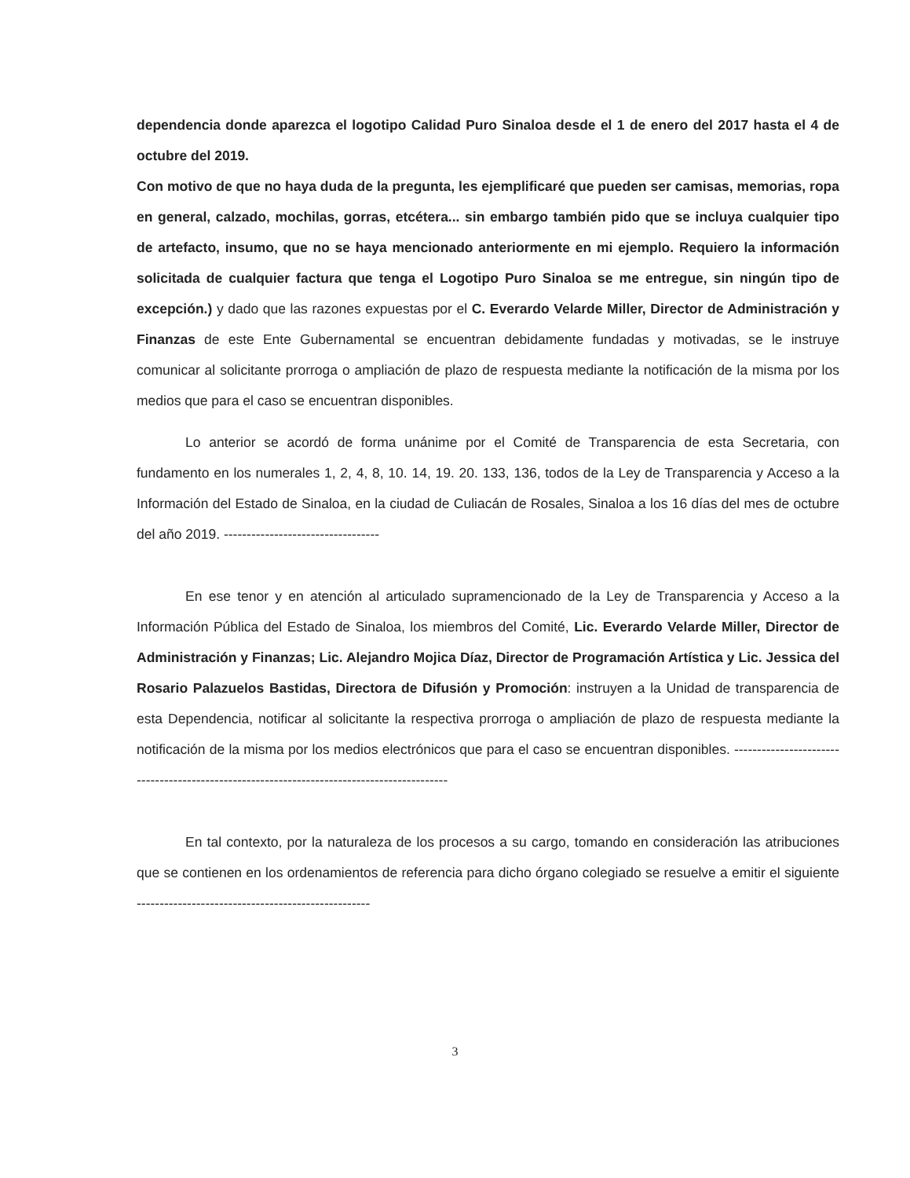dependencia donde aparezca el logotipo Calidad Puro Sinaloa desde el 1 de enero del 2017 hasta el 4 de octubre del 2019.
Con motivo de que no haya duda de la pregunta, les ejemplificaré que pueden ser camisas, memorias, ropa en general, calzado, mochilas, gorras, etcétera... sin embargo también pido que se incluya cualquier tipo de artefacto, insumo, que no se haya mencionado anteriormente en mi ejemplo. Requiero la información solicitada de cualquier factura que tenga el Logotipo Puro Sinaloa se me entregue, sin ningún tipo de excepción.) y dado que las razones expuestas por el C. Everardo Velarde Miller, Director de Administración y Finanzas de este Ente Gubernamental se encuentran debidamente fundadas y motivadas, se le instruye comunicar al solicitante prorroga o ampliación de plazo de respuesta mediante la notificación de la misma por los medios que para el caso se encuentran disponibles.
Lo anterior se acordó de forma unánime por el Comité de Transparencia de esta Secretaria, con fundamento en los numerales 1, 2, 4, 8, 10. 14, 19. 20. 133, 136, todos de la Ley de Transparencia y Acceso a la Información del Estado de Sinaloa, en la ciudad de Culiacán de Rosales, Sinaloa a los 16 días del mes de octubre del año 2019. ----------------------------------
En ese tenor y en atención al articulado supramencionado de la Ley de Transparencia y Acceso a la Información Pública del Estado de Sinaloa, los miembros del Comité, Lic. Everardo Velarde Miller, Director de Administración y Finanzas; Lic. Alejandro Mojica Díaz, Director de Programación Artística y Lic. Jessica del Rosario Palazuelos Bastidas, Directora de Difusión y Promoción: instruyen a la Unidad de transparencia de esta Dependencia, notificar al solicitante la respectiva prorroga o ampliación de plazo de respuesta mediante la notificación de la misma por los medios electrónicos que para el caso se encuentran disponibles. -------------------------------------------------------------------------------------------
En tal contexto, por la naturaleza de los procesos a su cargo, tomando en consideración las atribuciones que se contienen en los ordenamientos de referencia para dicho órgano colegiado se resuelve a emitir el siguiente ---------------------------------------------------
3